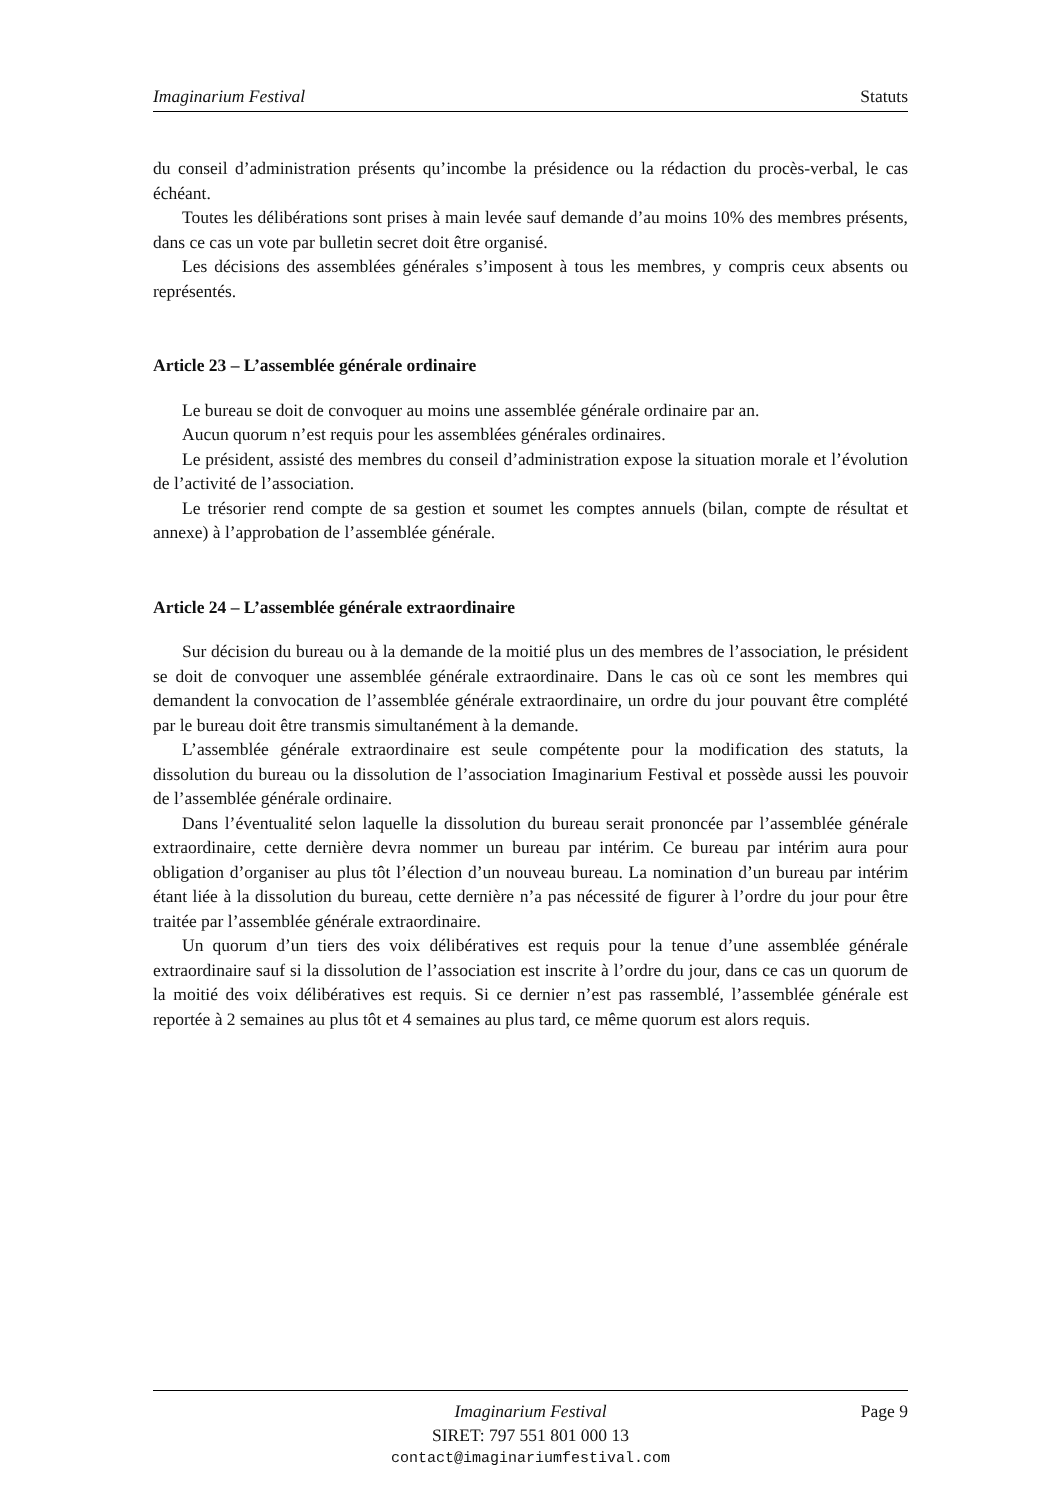Imaginarium Festival Statuts
du conseil d’administration présents qu’incombe la présidence ou la rédaction du procès-verbal, le cas échéant.
Toutes les délibérations sont prises à main levée sauf demande d’au moins 10% des membres présents, dans ce cas un vote par bulletin secret doit être organisé.
Les décisions des assemblées générales s’imposent à tous les membres, y compris ceux absents ou représentés.
Article 23 – L’assemblée générale ordinaire
Le bureau se doit de convoquer au moins une assemblée générale ordinaire par an.
Aucun quorum n’est requis pour les assemblées générales ordinaires.
Le président, assisté des membres du conseil d’administration expose la situation morale et l’évolution de l’activité de l’association.
Le trésorier rend compte de sa gestion et soumet les comptes annuels (bilan, compte de résultat et annexe) à l’approbation de l’assemblée générale.
Article 24 – L’assemblée générale extraordinaire
Sur décision du bureau ou à la demande de la moitié plus un des membres de l’association, le président se doit de convoquer une assemblée générale extraordinaire. Dans le cas où ce sont les membres qui demandent la convocation de l’assemblée générale extraordinaire, un ordre du jour pouvant être complété par le bureau doit être transmis simultanément à la demande.
L’assemblée générale extraordinaire est seule compétente pour la modification des statuts, la dissolution du bureau ou la dissolution de l’association Imaginarium Festival et possède aussi les pouvoir de l’assemblée générale ordinaire.
Dans l’éventualité selon laquelle la dissolution du bureau serait prononcée par l’assemblée générale extraordinaire, cette dernière devra nommer un bureau par intérim. Ce bureau par intérim aura pour obligation d’organiser au plus tôt l’élection d’un nouveau bureau. La nomination d’un bureau par intérim étant liée à la dissolution du bureau, cette dernière n’a pas nécessité de figurer à l’ordre du jour pour être traitée par l’assemblée générale extraordinaire.
Un quorum d’un tiers des voix délibératives est requis pour la tenue d’une assemblée générale extraordinaire sauf si la dissolution de l’association est inscrite à l’ordre du jour, dans ce cas un quorum de la moitié des voix délibératives est requis. Si ce dernier n’est pas rassemblé, l’assemblée générale est reportée à 2 semaines au plus tôt et 4 semaines au plus tard, ce même quorum est alors requis.
Imaginarium Festival
SIRET: 797 551 801 000 13
contact@imaginariumfestival.com
Page 9